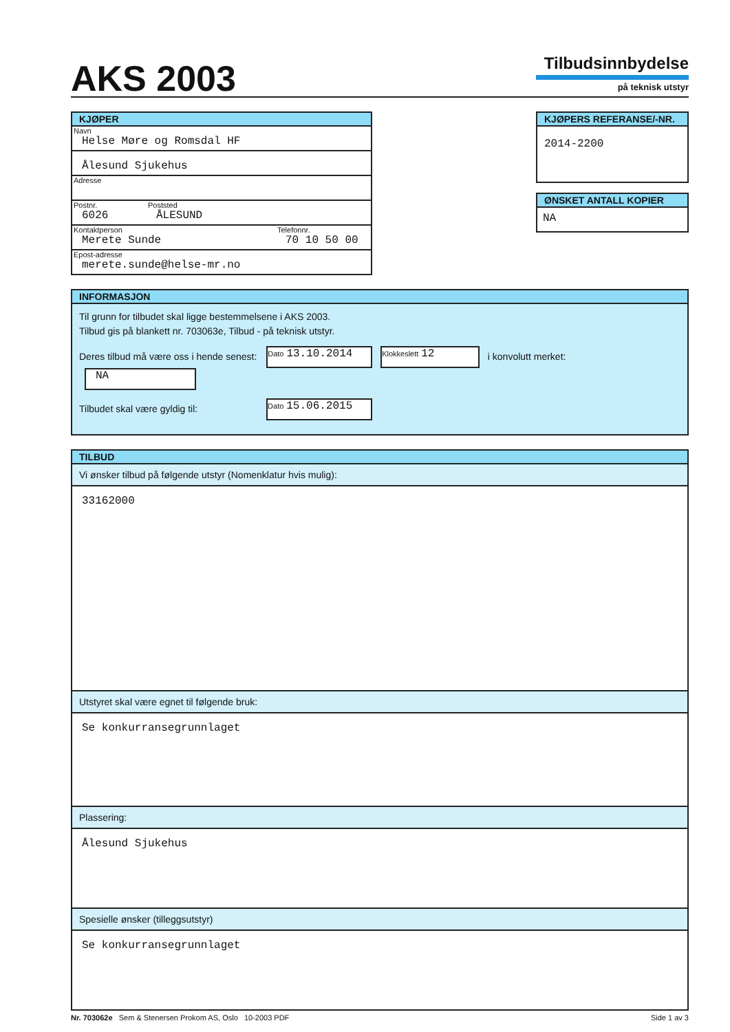AKS 2003
Tilbudsinnbydelse
på teknisk utstyr
KJØPER
Navn
Helse Møre og Romsdal HF
Ålesund Sjukehus
Adresse
Postnr.
6026
Poststed
ÅLESUND
Kontaktperson
Merete Sunde
Telefonnr.
70 10 50 00
Epost-adresse
merete.sunde@helse-mr.no
KJØPERS REFERANSE/-NR.
2014-2200
ØNSKET ANTALL KOPIER
NA
INFORMASJON
Til grunn for tilbudet skal ligge bestemmelsene i AKS 2003.
Tilbud gis på blankett nr. 703063e, Tilbud - på teknisk utstyr.
Deres tilbud må være oss i hende senest: Dato 13.10.2014 Klokkeslett 12 i konvolutt merket: NA
Tilbudet skal være gyldig til: Dato 15.06.2015
TILBUD
Vi ønsker tilbud på følgende utstyr (Nomenklatur hvis mulig):
33162000
Utstyret skal være egnet til følgende bruk:
Se konkurransegrunnlaget
Plassering:
Ålesund Sjukehus
Spesielle ønsker (tilleggsutstyr)
Se konkurransegrunnlaget
Nr. 703062e Sem & Stenersen Prokom AS, Oslo 10-2003 PDF
Side 1 av 3